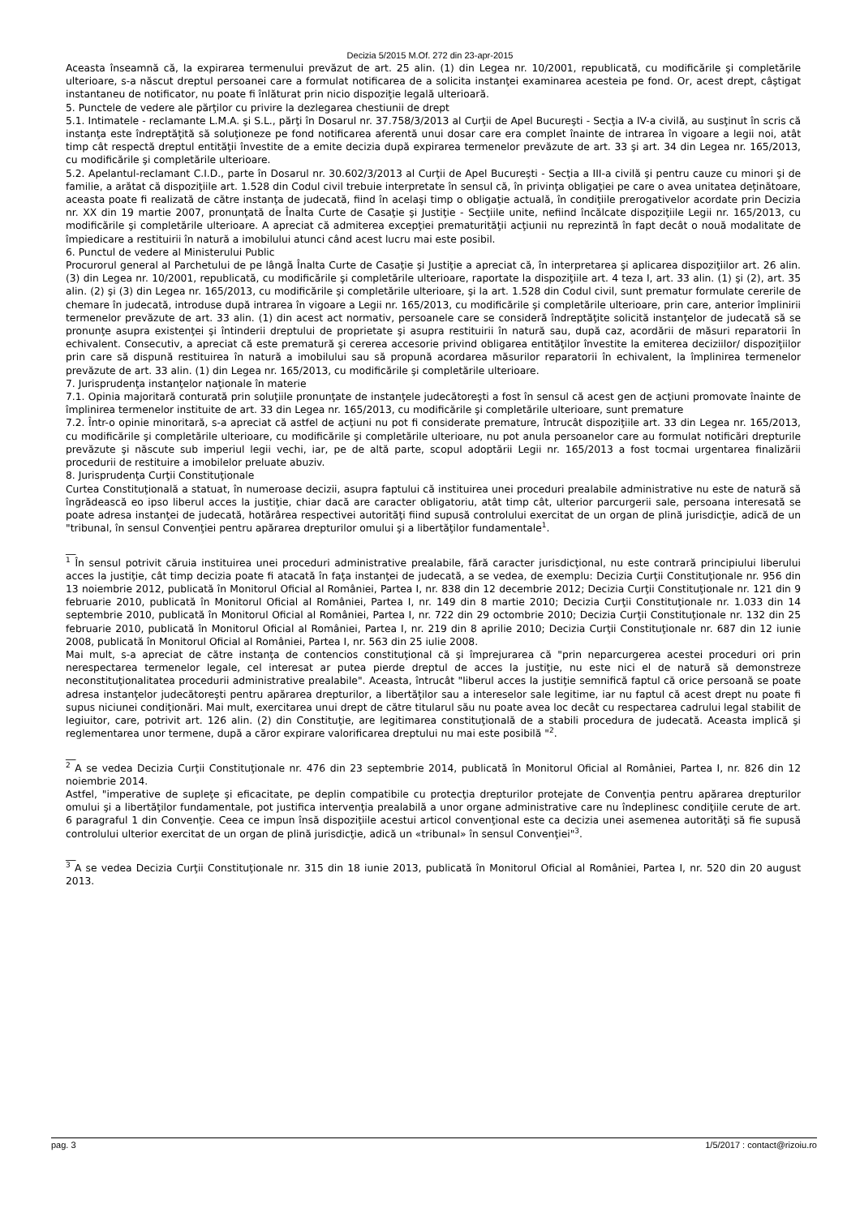Decizia 5/2015 M.Of. 272 din 23-apr-2015
Aceasta înseamnă că, la expirarea termenului prevăzut de art. 25 alin. (1) din Legea nr. 10/2001, republicată, cu modificările şi completările ulterioare, s-a născut dreptul persoanei care a formulat notificarea de a solicita instanţei examinarea acesteia pe fond. Or, acest drept, câştigat instantaneu de notificator, nu poate fi înlăturat prin nicio dispoziţie legală ulterioară.
5. Punctele de vedere ale părţilor cu privire la dezlegarea chestiunii de drept
5.1. Intimatele - reclamante L.M.A. şi S.L., părţi în Dosarul nr. 37.758/3/2013 al Curţii de Apel Bucureşti - Secţia a IV-a civilă, au susţinut în scris că instanţa este îndreptăţită să soluţioneze pe fond notificarea aferentă unui dosar care era complet înainte de intrarea în vigoare a legii noi, atât timp cât respectă dreptul entităţii învestite de a emite decizia după expirarea termenelor prevăzute de art. 33 şi art. 34 din Legea nr. 165/2013, cu modificările şi completările ulterioare.
5.2. Apelantul-reclamant C.I.D., parte în Dosarul nr. 30.602/3/2013 al Curţii de Apel Bucureşti - Secţia a III-a civilă şi pentru cauze cu minori şi de familie, a arătat că dispoziţiile art. 1.528 din Codul civil trebuie interpretate în sensul că, în privinţa obligaţiei pe care o avea unitatea deţinătoare, aceasta poate fi realizată de către instanţa de judecată, fiind în acelaşi timp o obligaţie actuală, în condiţiile prerogativelor acordate prin Decizia nr. XX din 19 martie 2007, pronunţată de Înalta Curte de Casaţie şi Justiţie - Secţiile unite, nefiind încălcate dispoziţiile Legii nr. 165/2013, cu modificările şi completările ulterioare. A apreciat că admiterea excepţiei prematurităţii acţiunii nu reprezintă în fapt decât o nouă modalitate de împiedicare a restituirii în natură a imobilului atunci când acest lucru mai este posibil.
6. Punctul de vedere al Ministerului Public
Procurorul general al Parchetului de pe lângă Înalta Curte de Casaţie şi Justiţie a apreciat că, în interpretarea şi aplicarea dispoziţiilor art. 26 alin. (3) din Legea nr. 10/2001, republicată, cu modificările şi completările ulterioare, raportate la dispoziţiile art. 4 teza I, art. 33 alin. (1) şi (2), art. 35 alin. (2) şi (3) din Legea nr. 165/2013, cu modificările şi completările ulterioare, şi la art. 1.528 din Codul civil, sunt prematur formulate cererile de chemare în judecată, introduse după intrarea în vigoare a Legii nr. 165/2013, cu modificările şi completările ulterioare, prin care, anterior împlinirii termenelor prevăzute de art. 33 alin. (1) din acest act normativ, persoanele care se consideră îndreptăţite solicită instanţelor de judecată să se pronunţe asupra existenţei şi întinderii dreptului de proprietate şi asupra restituirii în natură sau, după caz, acordării de măsuri reparatorii în echivalent. Consecutiv, a apreciat că este prematură şi cererea accesorie privind obligarea entităţilor învestite la emiterea deciziilor/ dispoziţiilor prin care să dispună restituirea în natură a imobilului sau să propună acordarea măsurilor reparatorii în echivalent, la împlinirea termenelor prevăzute de art. 33 alin. (1) din Legea nr. 165/2013, cu modificările şi completările ulterioare.
7. Jurisprudenţa instanţelor naţionale în materie
7.1. Opinia majoritară conturată prin soluţiile pronunţate de instanţele judecătoreşti a fost în sensul că acest gen de acţiuni promovate înainte de împlinirea termenelor instituite de art. 33 din Legea nr. 165/2013, cu modificările şi completările ulterioare, sunt premature
7.2. Într-o opinie minoritară, s-a apreciat că astfel de acţiuni nu pot fi considerate premature, întrucât dispoziţiile art. 33 din Legea nr. 165/2013, cu modificările şi completările ulterioare, cu modificările şi completările ulterioare, nu pot anula persoanelor care au formulat notificări drepturile prevăzute şi născute sub imperiul legii vechi, iar, pe de altă parte, scopul adoptării Legii nr. 165/2013 a fost tocmai urgentarea finalizării procedurii de restituire a imobilelor preluate abuziv.
8. Jurisprudenţa Curţii Constituţionale
Curtea Constituţională a statuat, în numeroase decizii, asupra faptului că instituirea unei proceduri prealabile administrative nu este de natură să îngrădească eo ipso liberul acces la justiţie, chiar dacă are caracter obligatoriu, atât timp cât, ulterior parcurgerii sale, persoana interesată se poate adresa instanţei de judecată, hotărârea respectivei autorităţi fiind supusă controlului exercitat de un organ de plină jurisdicţie, adică de un "tribunal, în sensul Convenţiei pentru apărarea drepturilor omului şi a libertăţilor fundamentale<sup>1</sup>.
__
<sup>1</sup> În sensul potrivit căruia instituirea unei proceduri administrative prealabile, fără caracter jurisdicţional, nu este contrară principiului liberului acces la justiţie, cât timp decizia poate fi atacată în faţa instanţei de judecată, a se vedea, de exemplu: Decizia Curţii Constituţionale nr. 956 din 13 noiembrie 2012, publicată în Monitorul Oficial al României, Partea I, nr. 838 din 12 decembrie 2012; Decizia Curţii Constituţionale nr. 121 din 9 februarie 2010, publicată în Monitorul Oficial al României, Partea I, nr. 149 din 8 martie 2010; Decizia Curţii Constituţionale nr. 1.033 din 14 septembrie 2010, publicată în Monitorul Oficial al României, Partea I, nr. 722 din 29 octombrie 2010; Decizia Curţii Constituţionale nr. 132 din 25 februarie 2010, publicată în Monitorul Oficial al României, Partea I, nr. 219 din 8 aprilie 2010; Decizia Curţii Constituţionale nr. 687 din 12 iunie 2008, publicată în Monitorul Oficial al României, Partea I, nr. 563 din 25 iulie 2008.
Mai mult, s-a apreciat de către instanţa de contencios constituţional că şi împrejurarea că "prin neparcurgerea acestei proceduri ori prin nerespectarea termenelor legale, cel interesat ar putea pierde dreptul de acces la justiţie, nu este nici el de natură să demonstreze neconstituţionalitatea procedurii administrative prealabile". Aceasta, întrucât "liberul acces la justiţie semnifică faptul că orice persoană se poate adresa instanţelor judecătoreşti pentru apărarea drepturilor, a libertăţilor sau a intereselor sale legitime, iar nu faptul că acest drept nu poate fi supus niciunei condiţionări. Mai mult, exercitarea unui drept de către titularul său nu poate avea loc decât cu respectarea cadrului legal stabilit de legiuitor, care, potrivit art. 126 alin. (2) din Constituţie, are legitimarea constituţională de a stabili procedura de judecată. Aceasta implică şi reglementarea unor termene, după a căror expirare valorificarea dreptului nu mai este posibilă "<sup>2</sup>.
__
<sup>2</sup> A se vedea Decizia Curţii Constituţionale nr. 476 din 23 septembrie 2014, publicată în Monitorul Oficial al României, Partea I, nr. 826 din 12 noiembrie 2014.
Astfel, "imperative de supleţe şi eficacitate, pe deplin compatibile cu protecţia drepturilor protejate de Convenţia pentru apărarea drepturilor omului şi a libertăţilor fundamentale, pot justifica intervenţia prealabilă a unor organe administrative care nu îndeplinesc condiţiile cerute de art. 6 paragraful 1 din Convenţie. Ceea ce impun însă dispoziţiile acestui articol convenţional este ca decizia unei asemenea autorităţi să fie supusă controlului ulterior exercitat de un organ de plină jurisdicţie, adică un «tribunal» în sensul Convenţiei"<sup>3</sup>.
__
<sup>3</sup> A se vedea Decizia Curţii Constituţionale nr. 315 din 18 iunie 2013, publicată în Monitorul Oficial al României, Partea I, nr. 520 din 20 august 2013.
pag. 3 1/5/2017 : contact@rizoiu.ro